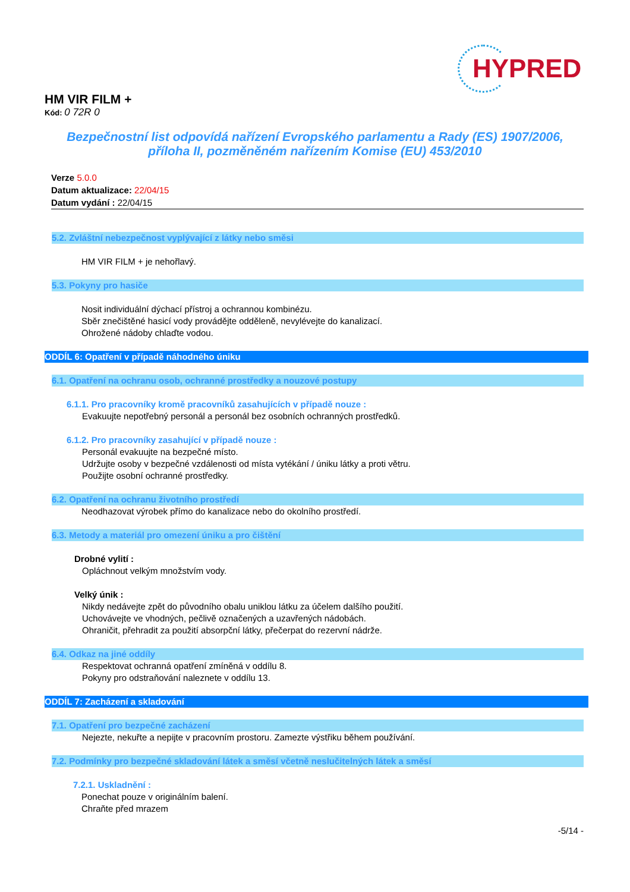HYPRED
HM VIR FILM +
Kód: 0 72R 0
Bezpečnostní list odpovídá nařízení Evropského parlamentu a Rady (ES) 1907/2006,
příloha II, pozměněném nařízením Komise (EU) 453/2010
Verze 5.0.0
Datum aktualizace: 22/04/15
Datum vydání : 22/04/15
5.2. Zvláštní nebezpečnost vyplývající z látky nebo směsi
HM VIR FILM + je nehořlavý.
5.3. Pokyny pro hasiče
Nosit individuální dýchací přístroj a ochrannou kombinézu.
Sběr znečištěné hasicí vody provádějte odděleně, nevylévejte do kanalizací.
Ohrožené nádoby chlaďte vodou.
ODDÍL 6: Opatření v případě náhodného úniku
6.1. Opatření na ochranu osob, ochranné prostředky a nouzové postupy
6.1.1. Pro pracovníky kromě pracovníků zasahujících v případě nouze :
Evakuujte nepotřebný personál a personál bez osobních ochranných prostředků.
6.1.2. Pro pracovníky zasahující v případě nouze :
Personál evakuujte na bezpečné místo.
Udržujte osoby v bezpečné vzdálenosti od místa vytékání / úniku látky a proti větru.
Použijte osobní ochranné prostředky.
6.2. Opatření na ochranu životního prostředí
Neodhazovat výrobek přímo do kanalizace nebo do okolního prostředí.
6.3. Metody a materiál pro omezení úniku a pro čištění
Drobné vylití :
Opláchnout velkým množstvím vody.
Velký únik :
Nikdy nedávejte zpět do původního obalu uniklou látku za účelem dalšího použití.
Uchovávejte ve vhodných, pečlivě označených a uzavřených nádobách.
Ohraničit, přehradit za použití absorpční látky, přečerpat do rezervní nádrže.
6.4. Odkaz na jiné oddíly
Respektovat ochranná opatření zmíněná v oddílu 8.
Pokyny pro odstraňování naleznete v oddílu 13.
ODDÍL 7: Zacházení a skladování
7.1. Opatření pro bezpečné zacházení
Nejezte, nekuřte a nepijte v pracovním prostoru. Zamezte výstřiku během používání.
7.2. Podmínky pro bezpečné skladování látek a směsí včetně neslučitelných látek a směsí
7.2.1. Uskladnění :
Ponechat pouze v originálním balení.
Chraňte před mrazem
-5/14 -